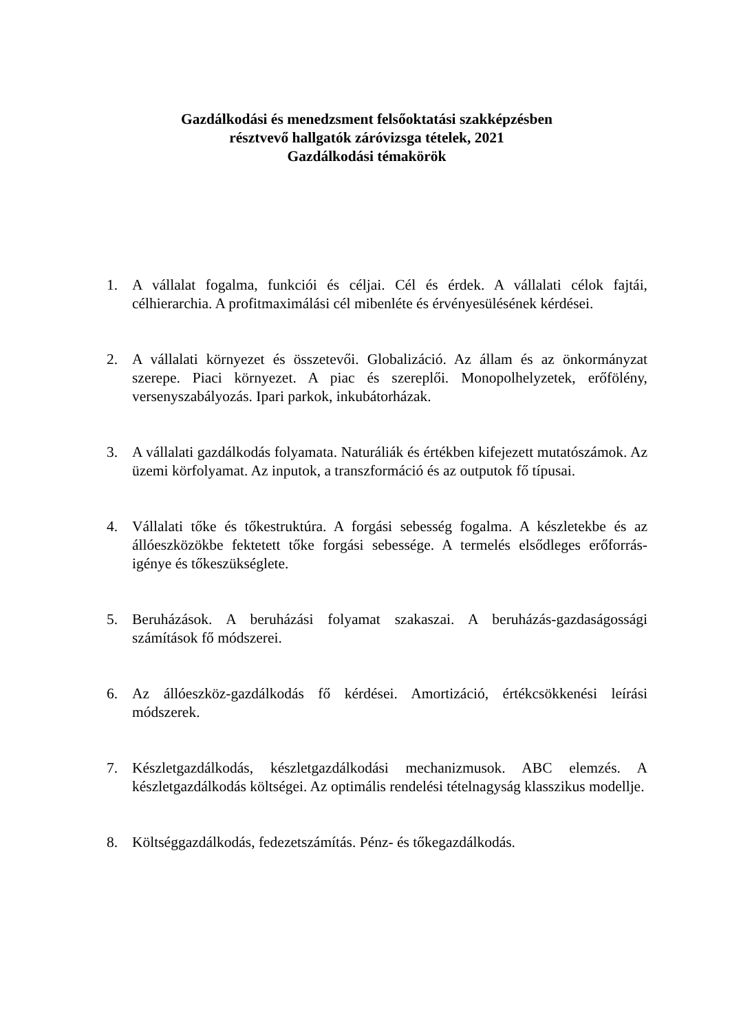Gazdálkodási és menedzsment felsőoktatási szakképzésben
résztvevő hallgatók záróvizsga tételek, 2021
Gazdálkodási témakörök
1. A vállalat fogalma, funkciói és céljai. Cél és érdek. A vállalati célok fajtái, célhierarchia. A profitmaximálási cél mibenléte és érvényesülésének kérdései.
2. A vállalati környezet és összetevői. Globalizáció. Az állam és az önkormányzat szerepe. Piaci környezet. A piac és szereplői. Monopolhelyzetek, erőfölény, versenyszabályozás. Ipari parkok, inkubátorházak.
3. A vállalati gazdálkodás folyamata. Naturáliák és értékben kifejezett mutatószámok. Az üzemi körfolyamat. Az inputok, a transzformáció és az outputok fő típusai.
4. Vállalati tőke és tőkestruktúra. A forgási sebesség fogalma. A készletekbe és az állóeszközökbe fektetett tőke forgási sebessége. A termelés elsődleges erőforrás-igénye és tőkeszükséglete.
5. Beruházások. A beruházási folyamat szakaszai. A beruházás-gazdaságossági számítások fő módszerei.
6. Az állóeszköz-gazdálkodás fő kérdései. Amortizáció, értékcsökkenési leírási módszerek.
7. Készletgazdálkodás, készletgazdálkodási mechanizmusok. ABC elemzés. A készletgazdálkodás költségei. Az optimális rendelési tételnagyság klasszikus modellje.
8. Költséggazdálkodás, fedezetszámítás. Pénz- és tőkegazdálkodás.